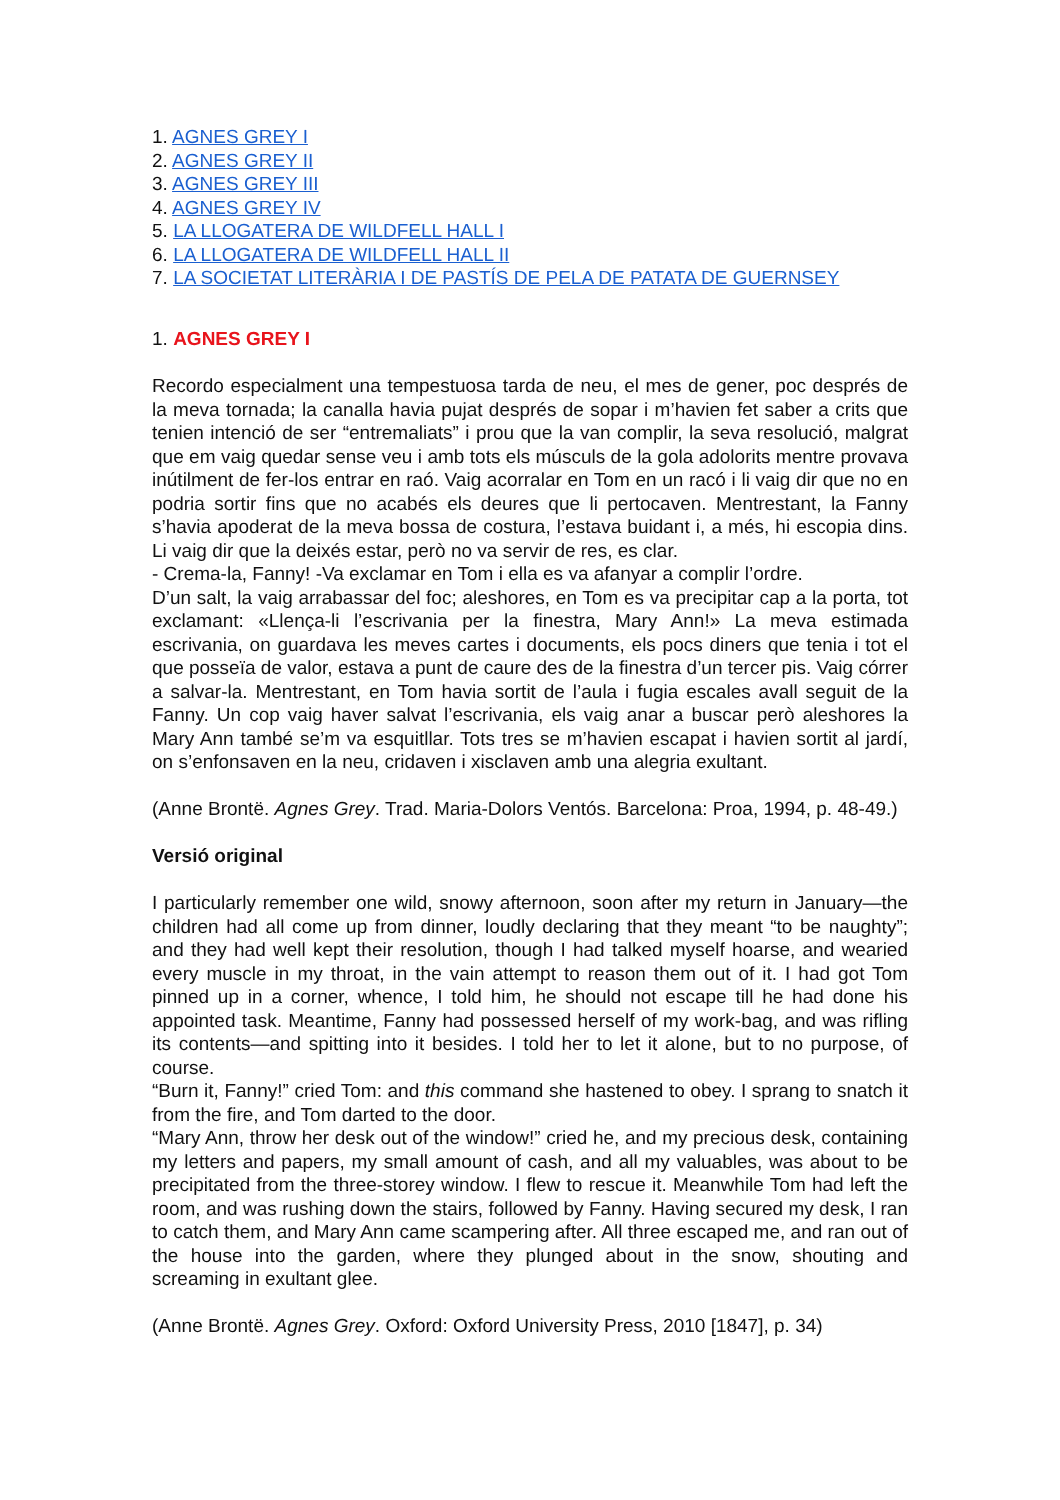1. AGNES GREY I
2. AGNES GREY II
3. AGNES GREY III
4. AGNES GREY IV
5. LA LLOGATERA DE WILDFELL HALL I
6. LA LLOGATERA DE WILDFELL HALL II
7. LA SOCIETAT LITERÀRIA I DE PASTÍS DE PELA DE PATATA DE GUERNSEY
1. AGNES GREY I
Recordo especialment una tempestuosa tarda de neu, el mes de gener, poc després de la meva tornada; la canalla havia pujat després de sopar i m’havien fet saber a crits que tenien intenció de ser “entremaliats” i prou que la van complir, la seva resolució, malgrat que em vaig quedar sense veu i amb tots els músculs de la gola adolorits mentre provava inútilment de fer-los entrar en raó. Vaig acorralar en Tom en un racó i li vaig dir que no en podria sortir fins que no acabés els deures que li pertocaven. Mentrestant, la Fanny s’havia apoderat de la meva bossa de costura, l’estava buidant i, a més, hi escopia dins. Li vaig dir que la deixés estar, però no va servir de res, es clar.
- Crema-la, Fanny! -Va exclamar en Tom i ella es va afanyar a complir l’ordre.
D’un salt, la vaig arrabassar del foc; aleshores, en Tom es va precipitar cap a la porta, tot exclamant: «Llença-li l’escrivania per la finestra, Mary Ann!» La meva estimada escrivania, on guardava les meves cartes i documents, els pocs diners que tenia i tot el que posseïa de valor, estava a punt de caure des de la finestra d’un tercer pis. Vaig córrer a salvar-la. Mentrestant, en Tom havia sortit de l’aula i fugia escales avall seguit de la Fanny. Un cop vaig haver salvat l’escrivania, els vaig anar a buscar però aleshores la Mary Ann també se’m va esquitllar. Tots tres se m’havien escapat i havien sortit al jardí, on s’enfonsaven en la neu, cridaven i xisclaven amb una alegria exultant.
(Anne Brontë. Agnes Grey. Trad. Maria-Dolors Ventós. Barcelona: Proa, 1994, p. 48-49.)
Versió original
I particularly remember one wild, snowy afternoon, soon after my return in January—the children had all come up from dinner, loudly declaring that they meant “to be naughty”; and they had well kept their resolution, though I had talked myself hoarse, and wearied every muscle in my throat, in the vain attempt to reason them out of it. I had got Tom pinned up in a corner, whence, I told him, he should not escape till he had done his appointed task. Meantime, Fanny had possessed herself of my work-bag, and was rifling its contents—and spitting into it besides. I told her to let it alone, but to no purpose, of course.
“Burn it, Fanny!” cried Tom: and this command she hastened to obey. I sprang to snatch it from the fire, and Tom darted to the door.
“Mary Ann, throw her desk out of the window!” cried he, and my precious desk, containing my letters and papers, my small amount of cash, and all my valuables, was about to be precipitated from the three-storey window. I flew to rescue it. Meanwhile Tom had left the room, and was rushing down the stairs, followed by Fanny. Having secured my desk, I ran to catch them, and Mary Ann came scampering after. All three escaped me, and ran out of the house into the garden, where they plunged about in the snow, shouting and screaming in exultant glee.
(Anne Brontë. Agnes Grey. Oxford: Oxford University Press, 2010 [1847], p. 34)